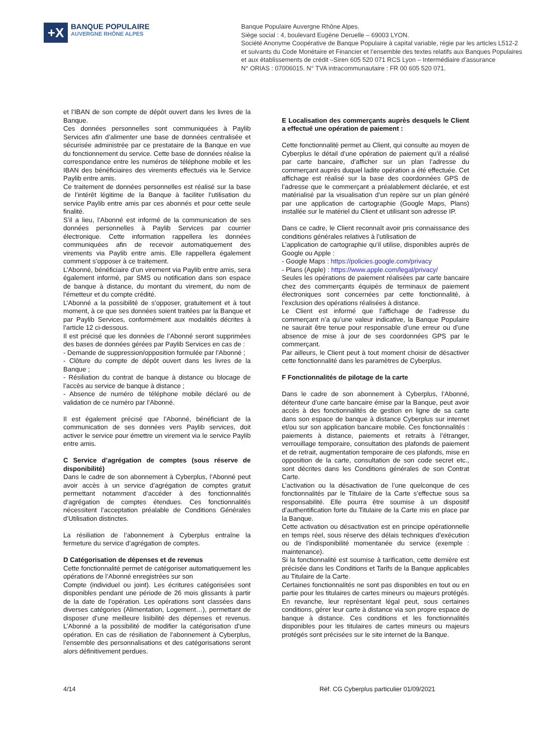+X
BANQUE POPULAIRE
AUVERGNE RHÔNE ALPES
Banque Populaire Auvergne Rhône Alpes.
Siège social : 4, boulevard Eugène Deruelle – 69003 LYON.
Société Anonyme Coopérative de Banque Populaire à capital variable, régie par les articles L512-2
et suivants du Code Monétaire et Financier et l’ensemble des textes relatifs aux Banques Populaires
et aux établissements de crédit –Siren 605 520 071 RCS Lyon – Intermédiaire d’assurance
N° ORIAS : 07006015. N° TVA intracommunautaire : FR 00 605 520 071.
et l’IBAN de son compte de dépôt ouvert dans les livres de la Banque.
Ces données personnelles sont communiquées à Paylib Services afin d’alimenter une base de données centralisée et sécurisée administrée par ce prestataire de la Banque en vue du fonctionnement du service. Cette base de données réalise la correspondance entre les numéros de téléphone mobile et les IBAN des bénéficiaires des virements effectués via le Service Paylib entre amis.
Ce traitement de données personnelles est réalisé sur la base de l’intérêt légitime de la Banque à faciliter l’utilisation du service Paylib entre amis par ces abonnés et pour cette seule finalité.
S’il a lieu, l’Abonné est informé de la communication de ses données personnelles à Paylib Services par courrier électronique. Cette information rappellera les données communiquées afin de recevoir automatiquement des virements via Paylib entre amis. Elle rappellera également comment s’opposer à ce traitement.
L’Abonné, bénéficiaire d’un virement via Paylib entre amis, sera également informé, par SMS ou notification dans son espace de banque à distance, du montant du virement, du nom de l’émetteur et du compte crédité.
L’Abonné a la possibilité de s’opposer, gratuitement et à tout moment, à ce que ses données soient traitées par la Banque et par Paylib Services, conformément aux modalités décrites à l’article 12 ci-dessous.
Il est précisé que les données de l’Abonné seront supprimées des bases de données gérées par Paylib Services en cas de :
- Demande de suppression/opposition formulée par l’Abonné ;
- Clôture du compte de dépôt ouvert dans les livres de la Banque ;
- Résiliation du contrat de banque à distance ou blocage de l’accès au service de banque à distance ;
- Absence de numéro de téléphone mobile déclaré ou de validation de ce numéro par l’Abonné.
Il est également précisé que l’Abonné, bénéficiant de la communication de ses données vers Paylib services, doit activer le service pour émettre un virement via le service Paylib entre amis.
C Service d’agrégation de comptes (sous réserve de disponibilité)
Dans le cadre de son abonnement à Cyberplus, l’Abonné peut avoir accès à un service d’agrégation de comptes gratuit permettant notamment d’accéder à des fonctionnalités d’agrégation de comptes étendues. Ces fonctionnalités nécessitent l’acceptation préalable de Conditions Générales d’Utilisation distinctes.
La résiliation de l’abonnement à Cyberplus entraîne la fermeture du service d’agrégation de comptes.
D Catégorisation de dépenses et de revenus
Cette fonctionnalité permet de catégoriser automatiquement les opérations de l’Abonné enregistrées sur son
Compte (individuel ou joint). Les écritures catégorisées sont disponibles pendant une période de 26 mois glissants à partir de la date de l’opération. Les opérations sont classées dans diverses catégories (Alimentation, Logement…), permettant de disposer d’une meilleure lisibilité des dépenses et revenus. L’Abonné a la possibilité de modifier la catégorisation d’une opération. En cas de résiliation de l’abonnement à Cyberplus, l’ensemble des personnalisations et des catégorisations seront alors définitivement perdues.
E Localisation des commerçants auprès desquels le Client a effectué une opération de paiement :
Cette fonctionnalité permet au Client, qui consulte au moyen de Cyberplus le détail d’une opération de paiement qu’il a réalisé par carte bancaire, d’afficher sur un plan l’adresse du commerçant auprès duquel ladite opération a été effectuée. Cet affichage est réalisé sur la base des coordonnées GPS de l’adresse que le commerçant a préalablement déclarée, et est matérialisé par la visualisation d’un repère sur un plan généré par une application de cartographie (Google Maps, Plans) installée sur le matériel du Client et utilisant son adresse IP.
Dans ce cadre, le Client reconnaît avoir pris connaissance des conditions générales relatives à l’utilisation de
L’application de cartographie qu’il utilise, disponibles auprès de Google ou Apple :
- Google Maps : https://policies.google.com/privacy
- Plans (Apple) : https://www.apple.com/legal/privacy/
Seules les opérations de paiement réalisées par carte bancaire chez des commerçants équipés de terminaux de paiement électroniques sont concernées par cette fonctionnalité, à l’exclusion des opérations réalisées à distance.
Le Client est informé que l’affichage de l’adresse du commerçant n’a qu’une valeur indicative, la Banque Populaire ne saurait être tenue pour responsable d’une erreur ou d’une absence de mise à jour de ses coordonnées GPS par le commerçant.
Par ailleurs, le Client peut à tout moment choisir de désactiver cette fonctionnalité dans les paramètres de Cyberplus.
F Fonctionnalités de pilotage de la carte
Dans le cadre de son abonnement à Cyberplus, l’Abonné, détenteur d’une carte bancaire émise par la Banque, peut avoir accès à des fonctionnalités de gestion en ligne de sa carte dans son espace de banque à distance Cyberplus sur internet et/ou sur son application bancaire mobile. Ces fonctionnalités : paiements à distance, paiements et retraits à l’étranger, verrouillage temporaire, consultation des plafonds de paiement et de retrait, augmentation temporaire de ces plafonds, mise en opposition de la carte, consultation de son code secret etc., sont décrites dans les Conditions générales de son Contrat Carte.
L’activation ou la désactivation de l’une quelconque de ces fonctionnalités par le Titulaire de la Carte s’effectue sous sa responsabilité. Elle pourra être soumise à un dispositif d’authentification forte du Titulaire de la Carte mis en place par la Banque.
Cette activation ou désactivation est en principe opérationnelle en temps réel, sous réserve des délais techniques d’exécution ou de l’indisponibilité momentanée du service (exemple : maintenance).
Si la fonctionnalité est soumise à tarification, cette dernière est précisée dans les Conditions et Tarifs de la Banque applicables au Titulaire de la Carte.
Certaines fonctionnalités ne sont pas disponibles en tout ou en partie pour les titulaires de cartes mineurs ou majeurs protégés. En revanche, leur représentant légal peut, sous certaines conditions, gérer leur carte à distance via son propre espace de banque à distance. Ces conditions et les fonctionnalités disponibles pour les titulaires de cartes mineurs ou majeurs protégés sont précisées sur le site internet de la Banque.
4/14 Réf. CG Cyberplus particulier 01/09/2021